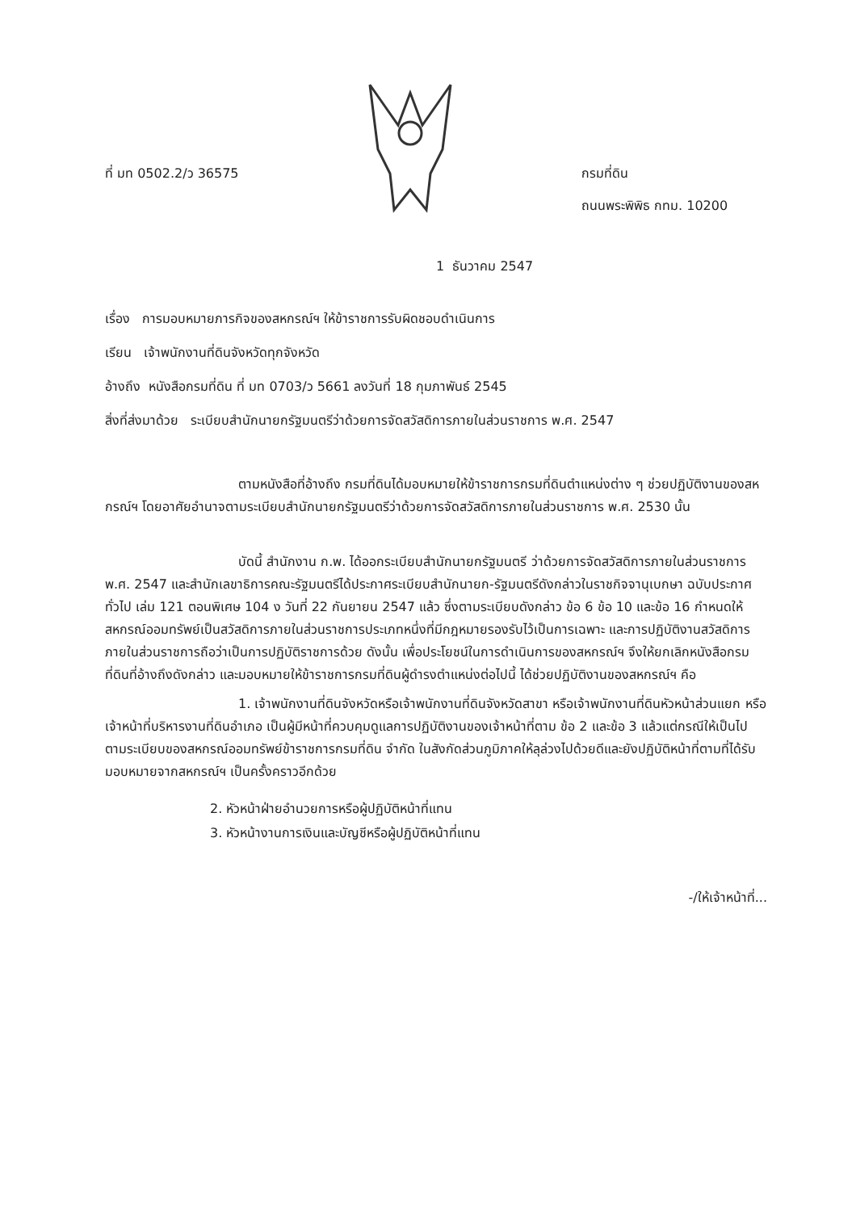ที่ มท 0502.2/ว 36575
กรมที่ดิน
ถนนพระพิพิธ กทม. 10200
1 ธันวาคม 2547
เรื่อง การมอบหมายภารกิจของสหกรณ์ฯ ให้ข้าราชการรับผิดชอบดำเนินการ
เรียน เจ้าพนักงานที่ดินจังหวัดทุกจังหวัด
อ้างถึง หนังสือกรมที่ดิน ที่ มท 0703/ว 5661 ลงวันที่ 18 กุมภาพันธ์ 2545
สิ่งที่ส่งมาด้วย ระเบียบสำนักนายกรัฐมนตรีว่าด้วยการจัดสวัสดิการภายในส่วนราชการ พ.ศ. 2547
ตามหนังสือที่อ้างถึง กรมที่ดินได้มอบหมายให้ข้าราชการกรมที่ดินตำแหน่งต่าง ๆ ช่วยปฏิบัติงานของสหกรณ์ฯ โดยอาศัยอำนาจตามระเบียบสำนักนายกรัฐมนตรีว่าด้วยการจัดสวัสดิการภายในส่วนราชการ พ.ศ. 2530 นั้น
บัดนี้ สำนักงาน ก.พ. ได้ออกระเบียบสำนักนายกรัฐมนตรี ว่าด้วยการจัดสวัสดิการภายในส่วนราชการ พ.ศ. 2547 และสำนักเลขาธิการคณะรัฐมนตรีได้ประกาศระเบียบสำนักนายก-รัฐมนตรีดังกล่าวในราชกิจจานุเบกษา ฉบับประกาศทั่วไป เล่ม 121 ตอนพิเศษ 104 ง วันที่ 22 กันยายน 2547 แล้ว ซึ่งตามระเบียบดังกล่าว ข้อ 6 ข้อ 10 และข้อ 16 กำหนดให้สหกรณ์ออมทรัพย์เป็นสวัสดิการภายในส่วนราชการประเภทหนึ่งที่มีกฎหมายรองรับไว้เป็นการเฉพาะ และการปฏิบัติงานสวัสดิการภายในส่วนราชการถือว่าเป็นการปฏิบัติราชการด้วย ดังนั้น เพื่อประโยชน์ในการดำเนินการของสหกรณ์ฯ จึงให้ยกเลิกหนังสือกรมที่ดินที่อ้างถึงดังกล่าว และมอบหมายให้ข้าราชการกรมที่ดินผู้ดำรงตำแหน่งต่อไปนี้ ได้ช่วยปฏิบัติงานของสหกรณ์ฯ คือ
1. เจ้าพนักงานที่ดินจังหวัดหรือเจ้าพนักงานที่ดินจังหวัดสาขา หรือเจ้าพนักงานที่ดินหัวหน้าส่วนแยก หรือเจ้าหน้าที่บริหารงานที่ดินอำเภอ เป็นผู้มีหน้าที่ควบคุมดูแลการปฏิบัติงานของเจ้าหน้าที่ตาม ข้อ 2 และข้อ 3 แล้วแต่กรณีให้เป็นไปตามระเบียบของสหกรณ์ออมทรัพย์ข้าราชการกรมที่ดิน จำกัด ในสังกัดส่วนภูมิภาคให้ลุล่วงไปด้วยดีและยังปฏิบัติหน้าที่ตามที่ได้รับมอบหมายจากสหกรณ์ฯ เป็นครั้งคราวอีกด้วย
2. หัวหน้าฝ่ายอำนวยการหรือผู้ปฏิบัติหน้าที่แทน
3. หัวหน้างานการเงินและบัญชีหรือผู้ปฏิบัติหน้าที่แทน
-/ให้เจ้าหน้าที่...